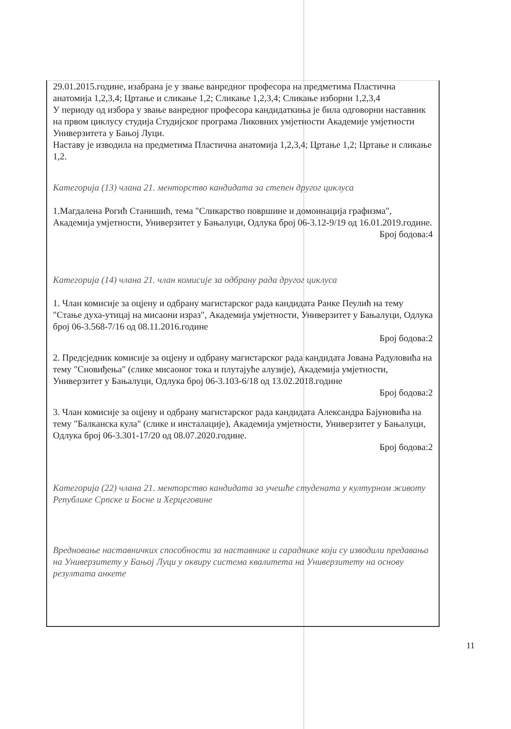29.01.2015.године, изабрана је у звање ванредног професора на предметима Пластична анатомија 1,2,3,4; Цртање и сликање 1,2; Сликање 1,2,3,4; Сликање изборни 1,2,3,4
У периоду од избора у звање ванредног професора кандидаткиња је била одговорни наставник на првом циклусу студија Студијског програма Ликовних умјетности Академије умјетности Универзитета у Бањој Луци.
Наставу је изводила на предметима Пластична анатомија 1,2,3,4; Цртање 1,2; Цртање и сликање 1,2.
Категорија (13) члана 21. менторство кандидата за степен другог циклуса
1.Магдалена Рогић Станишић, тема "Сликарство површине и домоинација графизма", Академија умјетности, Универзитет у Бањалуци, Одлука број 06-3.12-9/19 од 16.01.2019.године.
Број бодова:4
Категорија (14) члана 21. члан комисије за одбрану рада другог циклуса
1. Члан комисије за оцјену и одбрану магистарског рада кандидата Ранке Пеулић на тему "Стање духа-утицај на мисаони израз", Академија умјетности, Универзитет у Бањалуци, Одлука број 06-3.568-7/16 од 08.11.2016.године
Број бодова:2
2. Предсједник комисије за оцјену и одбрану магистарског рада кандидата Јована Радуловића на тему "Сновиђења" (слике мисаоног тока и плутајуће алузије), Академија умјетности, Универзитет у Бањалуци, Одлука број 06-3.103-6/18 од 13.02.2018.године
Број бодова:2
3. Члан комисије за оцјену и одбрану магистарског рада кандидата Александра Бајуновића на тему "Балканска кула" (слике и инсталације), Академија умјетности, Универзитет у Бањалуци, Одлука број 06-3.301-17/20 од 08.07.2020.године.
Број бодова:2
Категорија (22) члана 21. менторство кандидата за учешће студената у културном животу Републике Српске и Босне и Херцеговине
Вредновање наставничких способности за наставнике и сараднике који су изводили предавања на Универзитету у Бањој Луци у оквиру система квалитета на Универзитету на основу резултата анкете
11